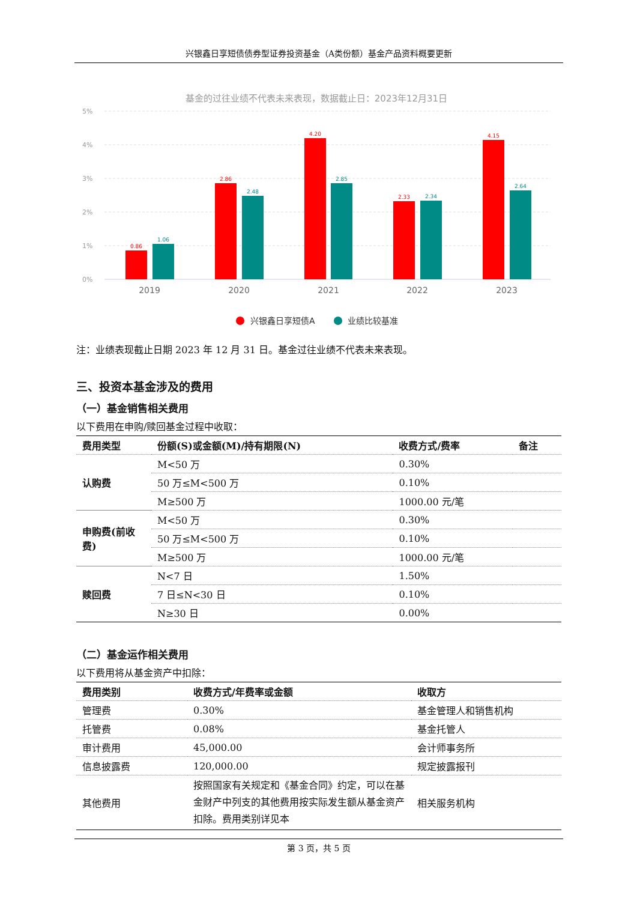兴银鑫日享短债债券型证券投资基金（A类份额）基金产品资料概要更新
基金的过往业绩不代表未来表现，数据截止日：2023年12月31日
5%
4%
3%
2%
1%
0%
0.86
2.86
4.20
2.33
4.15
1.06
2.48
2.85
2.34
2.64
2019
2020
2021
2022
2023
兴银鑫日享短债A
业绩比较基准
注：业绩表现截止日期 2023 年 12 月 31 日。基金过往业绩不代表未来表现。
三、投资本基金涉及的费用
（一）基金销售相关费用
以下费用在申购/赎回基金过程中收取：
| 费用类型 | 份额(S)或金额(M)/持有期限(N) | 收费方式/费率 | 备注 |
| --- | --- | --- | --- |
| 认购费 | M<50 万 | 0.30% | |
| | 50 万≤M<500 万 | 0.10% | |
| | M≥500 万 | 1000.00 元/笔 | |
| 申购费(前收费) | M<50 万 | 0.30% | |
| | 50 万≤M<500 万 | 0.10% | |
| | M≥500 万 | 1000.00 元/笔 | |
| 赎回费 | N<7 日 | 1.50% | |
| | 7 日≤N<30 日 | 0.10% | |
| | N≥30 日 | 0.00% | |
（二）基金运作相关费用
以下费用将从基金资产中扣除：
| 费用类别 | 收费方式/年费率或金额 | 收取方 |
| --- | --- | --- |
| 管理费 | 0.30% | 基金管理人和销售机构 |
| 托管费 | 0.08% | 基金托管人 |
| 审计费用 | 45,000.00 | 会计师事务所 |
| 信息披露费 | 120,000.00 | 规定披露报刊 |
| 其他费用 | 按照国家有关规定和《基金合同》约定，可以在基金财产中列支的其他费用按实际发生额从基金资产扣除。费用类别详见本 | 相关服务机构 |
第 3 页，共 5 页